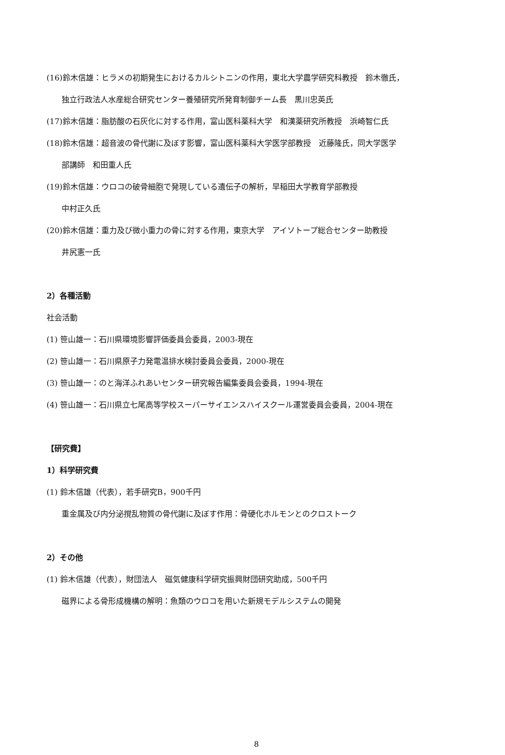(16)鈴木信雄：ヒラメの初期発生におけるカルシトニンの作用，東北大学農学研究科教授　鈴木徹氏，
独立行政法人水産総合研究センター養殖研究所発育制御チーム長　黒川忠英氏
(17)鈴木信雄：脂肪酸の石灰化に対する作用，富山医科薬科大学　和漢薬研究所教授　浜崎智仁氏
(18)鈴木信雄：超音波の骨代謝に及ぼす影響，富山医科薬科大学医学部教授　近藤隆氏，同大学医学
部講師　和田重人氏
(19)鈴木信雄：ウロコの破骨細胞で発現している遺伝子の解析，早稲田大学教育学部教授
中村正久氏
(20)鈴木信雄：重力及び微小重力の骨に対する作用，東京大学　アイソトープ総合センター助教授
井尻憲一氏
2）各種活動
社会活動
(1) 笹山雄一：石川県環境影響評価委員会委員，2003-現在
(2) 笹山雄一：石川県原子力発電温排水検討委員会委員，2000-現在
(3) 笹山雄一：のと海洋ふれあいセンター研究報告編集委員会委員，1994-現在
(4) 笹山雄一：石川県立七尾高等学校スーパーサイエンスハイスクール運営委員会委員，2004-現在
【研究費】
1）科学研究費
(1) 鈴木信雄（代表），若手研究B，900千円
重金属及び内分泌撹乱物質の骨代謝に及ぼす作用：骨硬化ホルモンとのクロストーク
2）その他
(1) 鈴木信雄（代表），財団法人　磁気健康科学研究振興財団研究助成，500千円
磁界による骨形成機構の解明：魚類のウロコを用いた新規モデルシステムの開発
8